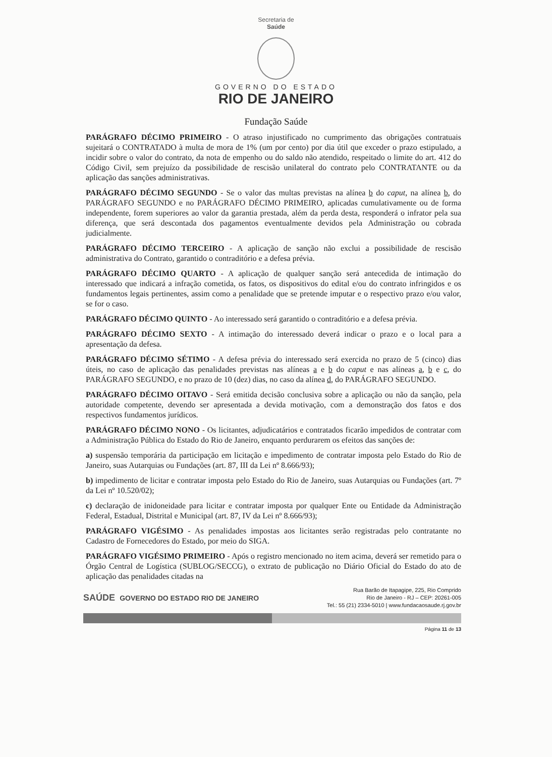Secretaria de
Saúde
GOVERNO DO ESTADO
RIO DE JANEIRO
Fundação Saúde
PARÁGRAFO DÉCIMO PRIMEIRO - O atraso injustificado no cumprimento das obrigações contratuais sujeitará o CONTRATADO à multa de mora de 1% (um por cento) por dia útil que exceder o prazo estipulado, a incidir sobre o valor do contrato, da nota de empenho ou do saldo não atendido, respeitado o limite do art. 412 do Código Civil, sem prejuízo da possibilidade de rescisão unilateral do contrato pelo CONTRATANTE ou da aplicação das sanções administrativas.
PARÁGRAFO DÉCIMO SEGUNDO - Se o valor das multas previstas na alínea b do caput, na alínea b, do PARÁGRAFO SEGUNDO e no PARÁGRAFO DÉCIMO PRIMEIRO, aplicadas cumulativamente ou de forma independente, forem superiores ao valor da garantia prestada, além da perda desta, responderá o infrator pela sua diferença, que será descontada dos pagamentos eventualmente devidos pela Administração ou cobrada judicialmente.
PARÁGRAFO DÉCIMO TERCEIRO - A aplicação de sanção não exclui a possibilidade de rescisão administrativa do Contrato, garantido o contraditório e a defesa prévia.
PARÁGRAFO DÉCIMO QUARTO - A aplicação de qualquer sanção será antecedida de intimação do interessado que indicará a infração cometida, os fatos, os dispositivos do edital e/ou do contrato infringidos e os fundamentos legais pertinentes, assim como a penalidade que se pretende imputar e o respectivo prazo e/ou valor, se for o caso.
PARÁGRAFO DÉCIMO QUINTO - Ao interessado será garantido o contraditório e a defesa prévia.
PARÁGRAFO DÉCIMO SEXTO - A intimação do interessado deverá indicar o prazo e o local para a apresentação da defesa.
PARÁGRAFO DÉCIMO SÉTIMO - A defesa prévia do interessado será exercida no prazo de 5 (cinco) dias úteis, no caso de aplicação das penalidades previstas nas alíneas a e b do caput e nas alíneas a, b e c, do PARÁGRAFO SEGUNDO, e no prazo de 10 (dez) dias, no caso da alínea d, do PARÁGRAFO SEGUNDO.
PARÁGRAFO DÉCIMO OITAVO - Será emitida decisão conclusiva sobre a aplicação ou não da sanção, pela autoridade competente, devendo ser apresentada a devida motivação, com a demonstração dos fatos e dos respectivos fundamentos jurídicos.
PARÁGRAFO DÉCIMO NONO - Os licitantes, adjudicatários e contratados ficarão impedidos de contratar com a Administração Pública do Estado do Rio de Janeiro, enquanto perdurarem os efeitos das sanções de:
a) suspensão temporária da participação em licitação e impedimento de contratar imposta pelo Estado do Rio de Janeiro, suas Autarquias ou Fundações (art. 87, III da Lei nº 8.666/93);
b) impedimento de licitar e contratar imposta pelo Estado do Rio de Janeiro, suas Autarquias ou Fundações (art. 7º da Lei nº 10.520/02);
c) declaração de inidoneidade para licitar e contratar imposta por qualquer Ente ou Entidade da Administração Federal, Estadual, Distrital e Municipal (art. 87, IV da Lei nº 8.666/93);
PARÁGRAFO VIGÉSIMO - As penalidades impostas aos licitantes serão registradas pelo contratante no Cadastro de Fornecedores do Estado, por meio do SIGA.
PARÁGRAFO VIGÉSIMO PRIMEIRO - Após o registro mencionado no item acima, deverá ser remetido para o Órgão Central de Logística (SUBLOG/SECCG), o extrato de publicação no Diário Oficial do Estado do ato de aplicação das penalidades citadas na
SAÚDE GOVERNO DO ESTADO RIO DE JANEIRO
Rua Barão de Itapagipe, 225, Rio Comprido
Rio de Janeiro - RJ – CEP: 20261-005
Tel.: 55 (21) 2334-5010 | www.fundacaosaude.rj.gov.br
Página 11 de 13